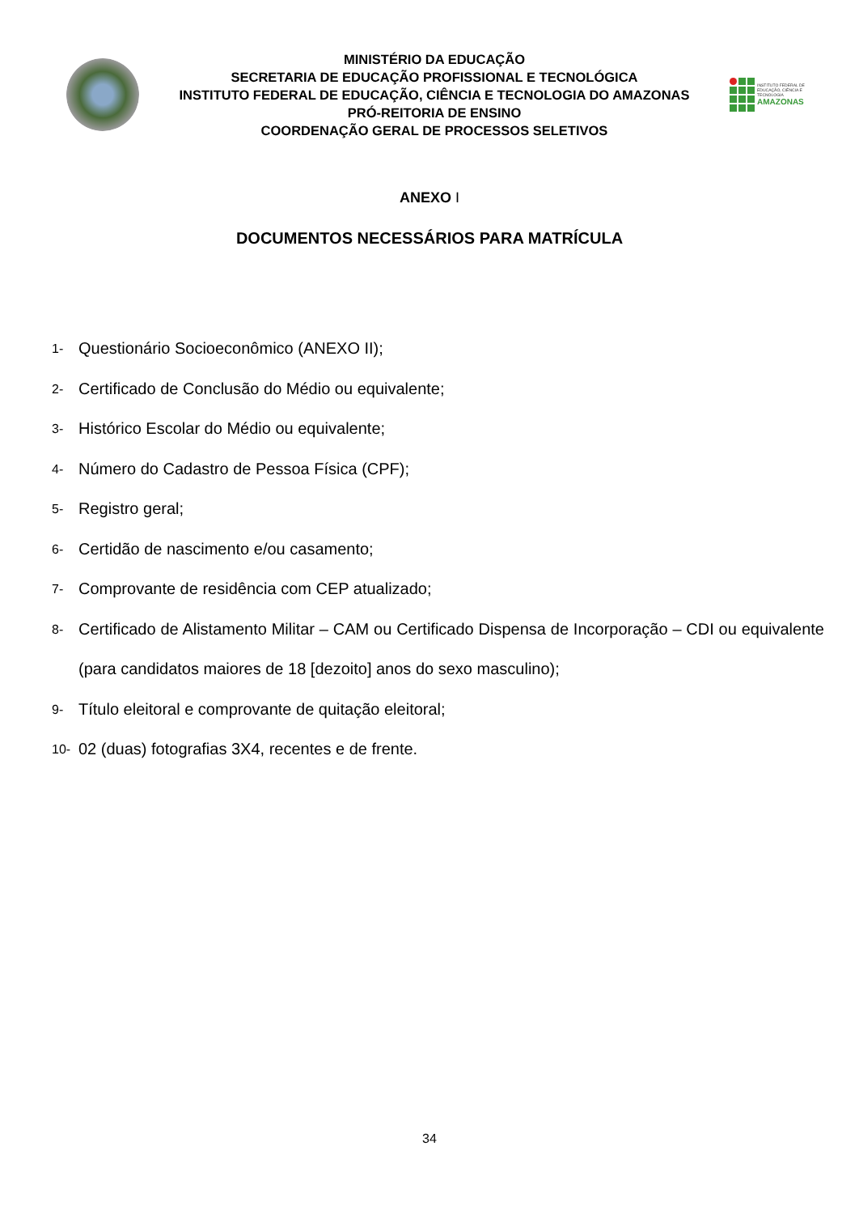MINISTÉRIO DA EDUCAÇÃO
SECRETARIA DE EDUCAÇÃO PROFISSIONAL E TECNOLÓGICA
INSTITUTO FEDERAL DE EDUCAÇÃO, CIÊNCIA E TECNOLOGIA DO AMAZONAS
PRÓ-REITORIA DE ENSINO
COORDENAÇÃO GERAL DE PROCESSOS SELETIVOS
INSTITUTO FEDERAL DE
EDUCAÇÃO, CIÊNCIA E TECNOLOGIA
AMAZONAS
ANEXO I
DOCUMENTOS NECESSÁRIOS PARA MATRÍCULA
1- Questionário Socioeconômico (ANEXO II);
2- Certificado de Conclusão do Médio ou equivalente;
3- Histórico Escolar do Médio ou equivalente;
4- Número do Cadastro de Pessoa Física (CPF);
5- Registro geral;
6- Certidão de nascimento e/ou casamento;
7- Comprovante de residência com CEP atualizado;
8- Certificado de Alistamento Militar – CAM ou Certificado Dispensa de Incorporação – CDI ou equivalente (para candidatos maiores de 18 [dezoito] anos do sexo masculino);
9- Título eleitoral e comprovante de quitação eleitoral;
10- 02 (duas) fotografias 3X4, recentes e de frente.
34